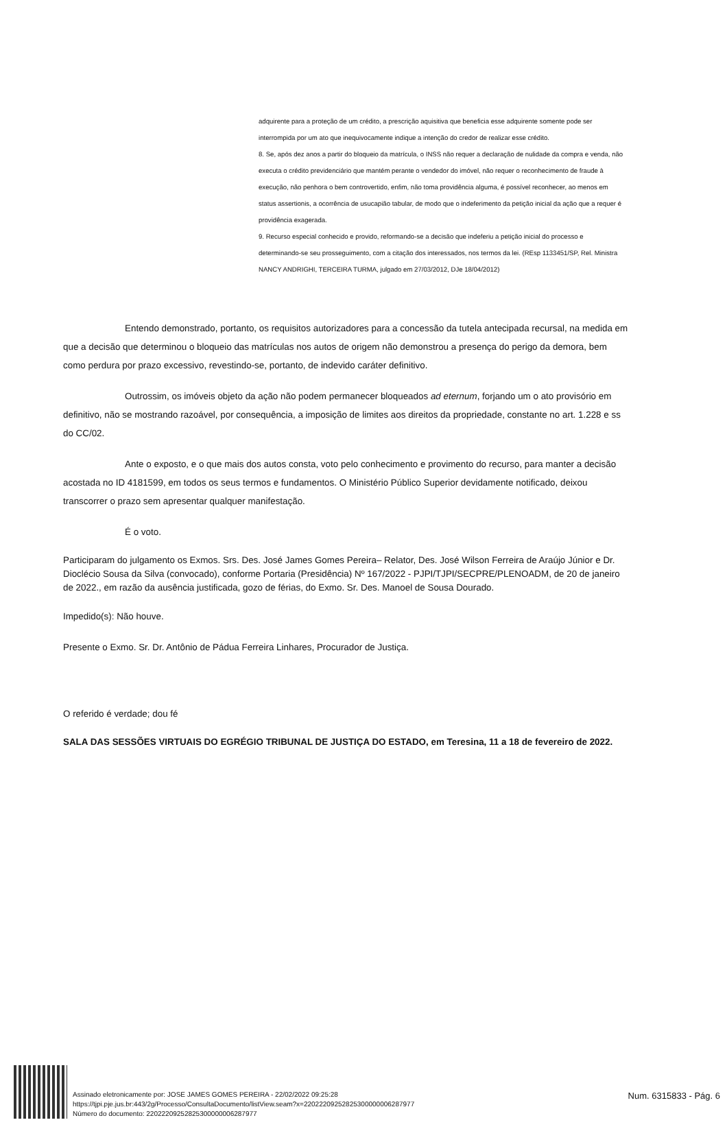adquirente para a proteção de um crédito, a prescrição aquisitiva que beneficia esse adquirente somente pode ser interrompida por um ato que inequivocamente indique a intenção do credor de realizar esse crédito.
8. Se, após dez anos a partir do bloqueio da matrícula, o INSS não requer a declaração de nulidade da compra e venda, não executa o crédito previdenciário que mantém perante o vendedor do imóvel, não requer o reconhecimento de fraude à execução, não penhora o bem controvertido, enfim, não toma providência alguma, é possível reconhecer, ao menos em status assertionis, a ocorrência de usucapião tabular, de modo que o indeferimento da petição inicial da ação que a requer é providência exagerada.
9. Recurso especial conhecido e provido, reformando-se a decisão que indeferiu a petição inicial do processo e determinando-se seu prosseguimento, com a citação dos interessados, nos termos da lei. (REsp 1133451/SP, Rel. Ministra NANCY ANDRIGHI, TERCEIRA TURMA, julgado em 27/03/2012, DJe 18/04/2012)
Entendo demonstrado, portanto, os requisitos autorizadores para a concessão da tutela antecipada recursal, na medida em que a decisão que determinou o bloqueio das matrículas nos autos de origem não demonstrou a presença do perigo da demora, bem como perdura por prazo excessivo, revestindo-se, portanto, de indevido caráter definitivo.
Outrossim, os imóveis objeto da ação não podem permanecer bloqueados ad eternum, forjando um o ato provisório em definitivo, não se mostrando razoável, por consequência, a imposição de limites aos direitos da propriedade, constante no art. 1.228 e ss do CC/02.
Ante o exposto, e o que mais dos autos consta, voto pelo conhecimento e provimento do recurso, para manter a decisão acostada no ID 4181599, em todos os seus termos e fundamentos. O Ministério Público Superior devidamente notificado, deixou transcorrer o prazo sem apresentar qualquer manifestação.
É o voto.
Participaram do julgamento os Exmos. Srs. Des. José James Gomes Pereira– Relator, Des. José Wilson Ferreira de Araújo Júnior e Dr. Dioclécio Sousa da Silva (convocado), conforme Portaria (Presidência) Nº 167/2022 - PJPI/TJPI/SECPRE/PLENOADM, de 20 de janeiro de 2022., em razão da ausência justificada, gozo de férias, do Exmo. Sr. Des. Manoel de Sousa Dourado.
Impedido(s): Não houve.
Presente o Exmo. Sr. Dr. Antônio de Pádua Ferreira Linhares, Procurador de Justiça.
O referido é verdade; dou fé
SALA DAS SESSÕES VIRTUAIS DO EGRÉGIO TRIBUNAL DE JUSTIÇA DO ESTADO, em Teresina, 11 a 18 de fevereiro de 2022.
Assinado eletronicamente por: JOSE JAMES GOMES PEREIRA - 22/02/2022 09:25:28
https://tjpi.pje.jus.br:443/2g/Processo/ConsultaDocumento/listView.seam?x=22022209252825300000006287977
Número do documento: 22022209252825300000006287977
Num. 6315833 - Pág. 6